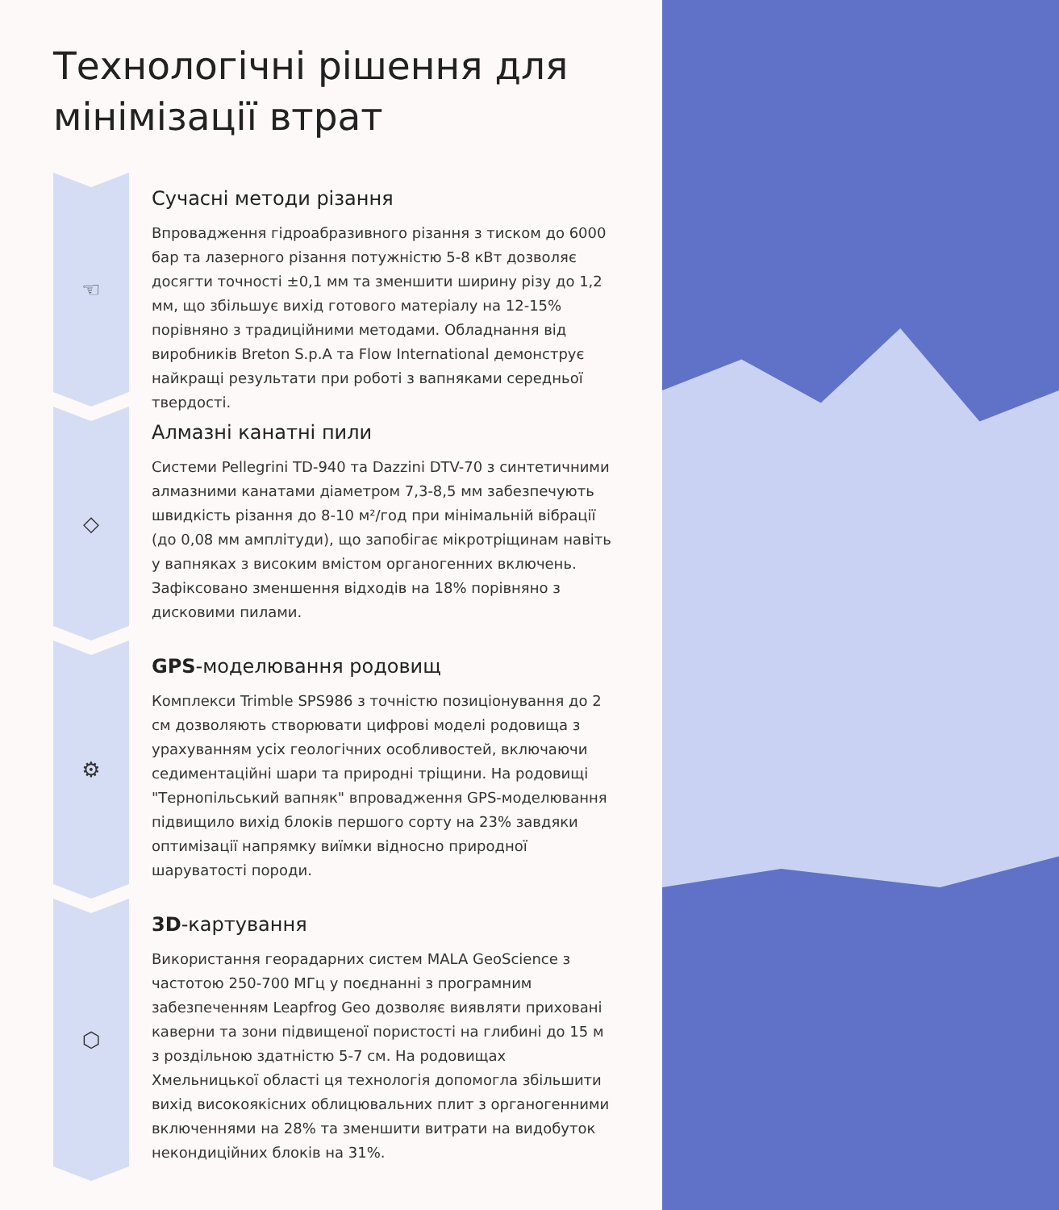Технологічні рішення для мінімізації втрат
☜
Сучасні методи різання
Впровадження гідроабразивного різання з тиском до 6000 бар та лазерного різання потужністю 5-8 кВт дозволяє досягти точності ±0,1 мм та зменшити ширину різу до 1,2 мм, що збільшує вихід готового матеріалу на 12-15% порівняно з традиційними методами. Обладнання від виробників Breton S.p.A та Flow International демонструє найкращі результати при роботі з вапняками середньої твердості.
◇
Алмазні канатні пили
Системи Pellegrini TD-940 та Dazzini DTV-70 з синтетичними алмазними канатами діаметром 7,3-8,5 мм забезпечують швидкість різання до 8-10 м²/год при мінімальній вібрації (до 0,08 мм амплітуди), що запобігає мікротріщинам навіть у вапняках з високим вмістом органогенних включень. Зафіксовано зменшення відходів на 18% порівняно з дисковими пилами.
⚙
GPS-моделювання родовищ
Комплекси Trimble SPS986 з точністю позиціонування до 2 см дозволяють створювати цифрові моделі родовища з урахуванням усіх геологічних особливостей, включаючи седиментаційні шари та природні тріщини. На родовищі "Тернопільський вапняк" впровадження GPS-моделювання підвищило вихід блоків першого сорту на 23% завдяки оптимізації напрямку виїмки відносно природної шаруватості породи.
⬡
3D-картування
Використання георадарних систем MALA GeoScience з частотою 250-700 МГц у поєднанні з програмним забезпеченням Leapfrog Geo дозволяє виявляти приховані каверни та зони підвищеної пористості на глибині до 15 м з роздільною здатністю 5-7 см. На родовищах Хмельницької області ця технологія допомогла збільшити вихід високоякісних облицювальних плит з органогенними включеннями на 28% та зменшити витрати на видобуток некондиційних блоків на 31%.